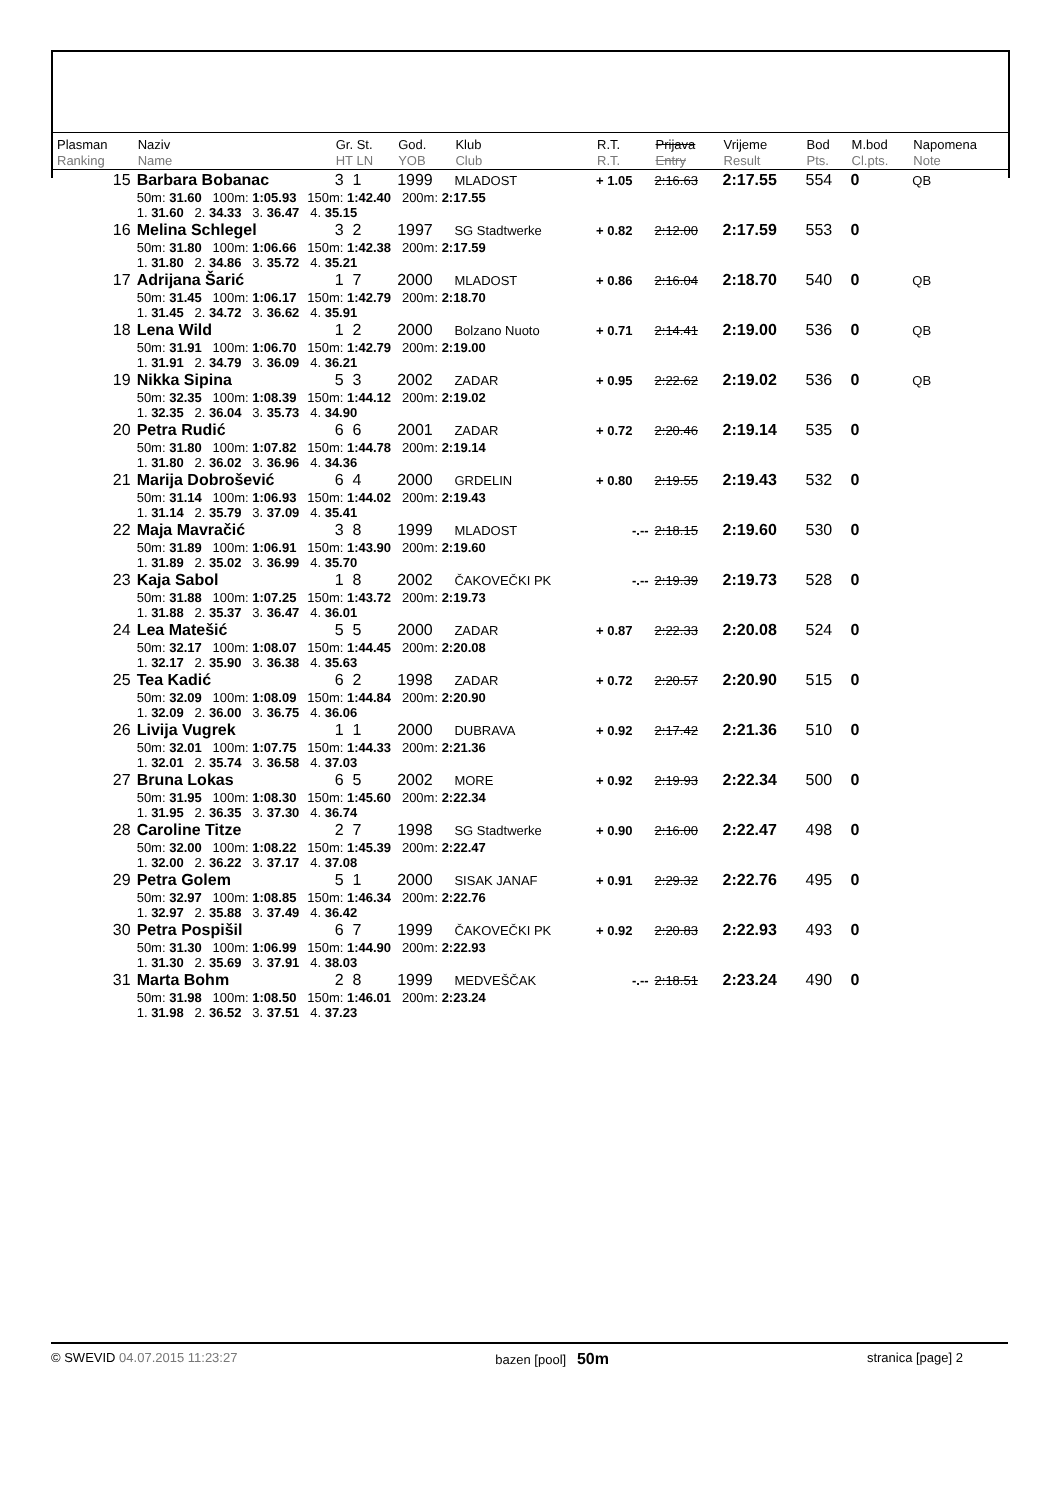| Plasman Ranking | Naziv Name | Gr. St. HT LN | God. YOB | Klub Club | R.T. R.T. | Prijava Entry | Vrijeme Result | Bod Pts. | M.bod Cl.pts. | Napomena Note |
| --- | --- | --- | --- | --- | --- | --- | --- | --- | --- | --- |
| 15 | Barbara Bobanac | 3 1 | 1999 | MLADOST | + 1.05 | 2:16.63 | 2:17.55 | 554 | 0 | QB |
| | 50m: 31.60 100m: 1:05.93 150m: 1:42.40 200m: 2:17.55 1. 31.60 2. 34.33 3. 36.47 4. 35.15 | | | | | | | | | |
| 16 | Melina Schlegel | 3 2 | 1997 | SG Stadtwerke | + 0.82 | 2:12.00 | 2:17.59 | 553 | 0 | |
| | 50m: 31.80 100m: 1:06.66 150m: 1:42.38 200m: 2:17.59 1. 31.80 2. 34.86 3. 35.72 4. 35.21 | | | | | | | | | |
| 17 | Adrijana Šarić | 1 7 | 2000 | MLADOST | + 0.86 | 2:16.04 | 2:18.70 | 540 | 0 | QB |
| | 50m: 31.45 100m: 1:06.17 150m: 1:42.79 200m: 2:18.70 1. 31.45 2. 34.72 3. 36.62 4. 35.91 | | | | | | | | | |
| 18 | Lena Wild | 1 2 | 2000 | Bolzano Nuoto | + 0.71 | 2:14.41 | 2:19.00 | 536 | 0 | QB |
| | 50m: 31.91 100m: 1:06.70 150m: 1:42.79 200m: 2:19.00 1. 31.91 2. 34.79 3. 36.09 4. 36.21 | | | | | | | | | |
| 19 | Nikka Sipina | 5 3 | 2002 | ZADAR | + 0.95 | 2:22.62 | 2:19.02 | 536 | 0 | QB |
| | 50m: 32.35 100m: 1:08.39 150m: 1:44.12 200m: 2:19.02 1. 32.35 2. 36.04 3. 35.73 4. 34.90 | | | | | | | | | |
| 20 | Petra Rudić | 6 6 | 2001 | ZADAR | + 0.72 | 2:20.46 | 2:19.14 | 535 | 0 | |
| | 50m: 31.80 100m: 1:07.82 150m: 1:44.78 200m: 2:19.14 1. 31.80 2. 36.02 3. 36.96 4. 34.36 | | | | | | | | | |
| 21 | Marija Dobrošević | 6 4 | 2000 | GRDELIN | + 0.80 | 2:19.55 | 2:19.43 | 532 | 0 | |
| | 50m: 31.14 100m: 1:06.93 150m: 1:44.02 200m: 2:19.43 1. 31.14 2. 35.79 3. 37.09 4. 35.41 | | | | | | | | | |
| 22 | Maja Mavračić | 3 8 | 1999 | MLADOST | -.-- | 2:18.15 | 2:19.60 | 530 | 0 | |
| | 50m: 31.89 100m: 1:06.91 150m: 1:43.90 200m: 2:19.60 1. 31.89 2. 35.02 3. 36.99 4. 35.70 | | | | | | | | | |
| 23 | Kaja Sabol | 1 8 | 2002 | ČAKOVEČKI PK | -.-- | 2:19.39 | 2:19.73 | 528 | 0 | |
| | 50m: 31.88 100m: 1:07.25 150m: 1:43.72 200m: 2:19.73 1. 31.88 2. 35.37 3. 36.47 4. 36.01 | | | | | | | | | |
| 24 | Lea Matešić | 5 5 | 2000 | ZADAR | + 0.87 | 2:22.33 | 2:20.08 | 524 | 0 | |
| | 50m: 32.17 100m: 1:08.07 150m: 1:44.45 200m: 2:20.08 1. 32.17 2. 35.90 3. 36.38 4. 35.63 | | | | | | | | | |
| 25 | Tea Kadić | 6 2 | 1998 | ZADAR | + 0.72 | 2:20.57 | 2:20.90 | 515 | 0 | |
| | 50m: 32.09 100m: 1:08.09 150m: 1:44.84 200m: 2:20.90 1. 32.09 2. 36.00 3. 36.75 4. 36.06 | | | | | | | | | |
| 26 | Livija Vugrek | 1 1 | 2000 | DUBRAVA | + 0.92 | 2:17.42 | 2:21.36 | 510 | 0 | |
| | 50m: 32.01 100m: 1:07.75 150m: 1:44.33 200m: 2:21.36 1. 32.01 2. 35.74 3. 36.58 4. 37.03 | | | | | | | | | |
| 27 | Bruna Lokas | 6 5 | 2002 | MORE | + 0.92 | 2:19.93 | 2:22.34 | 500 | 0 | |
| | 50m: 31.95 100m: 1:08.30 150m: 1:45.60 200m: 2:22.34 1. 31.95 2. 36.35 3. 37.30 4. 36.74 | | | | | | | | | |
| 28 | Caroline Titze | 2 7 | 1998 | SG Stadtwerke | + 0.90 | 2:16.00 | 2:22.47 | 498 | 0 | |
| | 50m: 32.00 100m: 1:08.22 150m: 1:45.39 200m: 2:22.47 1. 32.00 2. 36.22 3. 37.17 4. 37.08 | | | | | | | | | |
| 29 | Petra Golem | 5 1 | 2000 | SISAK JANAF | + 0.91 | 2:29.32 | 2:22.76 | 495 | 0 | |
| | 50m: 32.97 100m: 1:08.85 150m: 1:46.34 200m: 2:22.76 1. 32.97 2. 35.88 3. 37.49 4. 36.42 | | | | | | | | | |
| 30 | Petra Pospišil | 6 7 | 1999 | ČAKOVEČKI PK | + 0.92 | 2:20.83 | 2:22.93 | 493 | 0 | |
| | 50m: 31.30 100m: 1:06.99 150m: 1:44.90 200m: 2:22.93 1. 31.30 2. 35.69 3. 37.91 4. 38.03 | | | | | | | | | |
| 31 | Marta Bohm | 2 8 | 1999 | MEDVEŠČAK | -.-- | 2:18.51 | 2:23.24 | 490 | 0 | |
| | 50m: 31.98 100m: 1:08.50 150m: 1:46.01 200m: 2:23.24 1. 31.98 2. 36.52 3. 37.51 4. 37.23 | | | | | | | | | |
© SWEVID 04.07.2015 11:23:27 bazen [pool] 50m stranica [page] 2